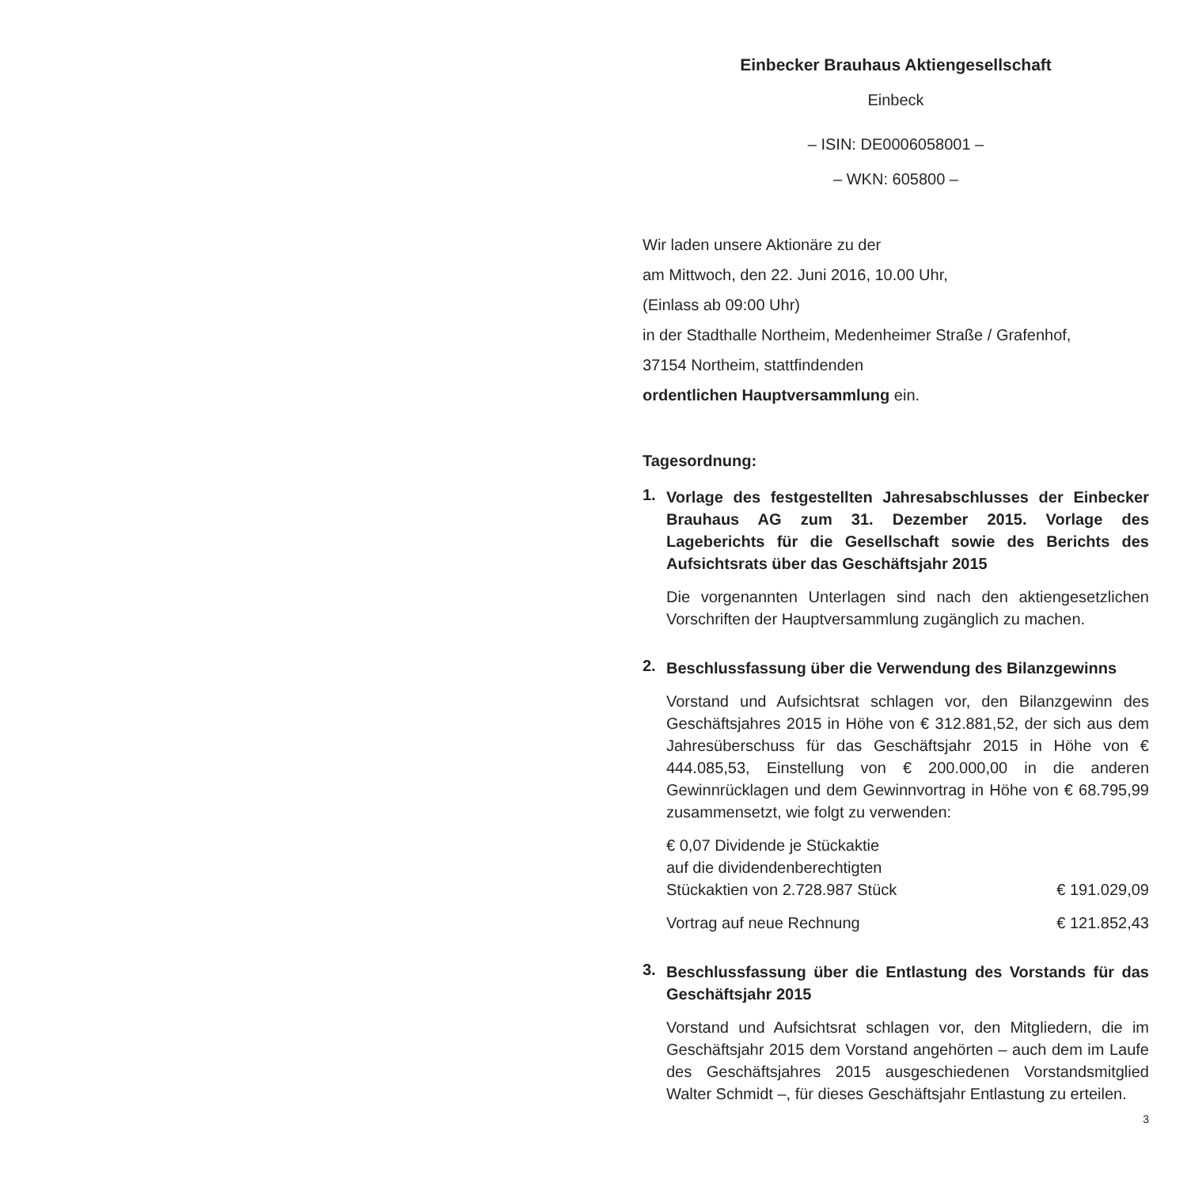Einbecker Brauhaus Aktiengesellschaft
Einbeck
– ISIN: DE0006058001 –
– WKN: 605800 –
Wir laden unsere Aktionäre zu der
am Mittwoch, den 22. Juni 2016, 10.00 Uhr,
(Einlass ab 09:00 Uhr)
in der Stadthalle Northeim, Medenheimer Straße / Grafenhof,
37154 Northeim, stattfindenden
ordentlichen Hauptversammlung ein.
Tagesordnung:
1.
Vorlage des festgestellten Jahresabschlusses der Einbecker Brauhaus AG zum 31. Dezember 2015. Vorlage des Lageberichts für die Gesellschaft sowie des Berichts des Aufsichtsrats über das Geschäftsjahr 2015
Die vorgenannten Unterlagen sind nach den aktiengesetzlichen Vorschriften der Hauptversammlung zugänglich zu machen.
2.
Beschlussfassung über die Verwendung des Bilanzgewinns
Vorstand und Aufsichtsrat schlagen vor, den Bilanzgewinn des Geschäftsjahres 2015 in Höhe von € 312.881,52, der sich aus dem Jahresüberschuss für das Geschäftsjahr 2015 in Höhe von € 444.085,53, Einstellung von € 200.000,00 in die anderen Gewinnrücklagen und dem Gewinnvortrag in Höhe von € 68.795,99 zusammensetzt, wie folgt zu verwenden:
| € 0,07 Dividende je Stückaktie auf die dividendenberechtigten Stückaktien von 2.728.987 Stück | € 191.029,09 |
| Vortrag auf neue Rechnung | € 121.852,43 |
3.
Beschlussfassung über die Entlastung des Vorstands für das Geschäftsjahr 2015
Vorstand und Aufsichtsrat schlagen vor, den Mitgliedern, die im Geschäftsjahr 2015 dem Vorstand angehörten – auch dem im Laufe des Geschäftsjahres 2015 ausgeschiedenen Vorstandsmitglied Walter Schmidt –, für dieses Geschäftsjahr Entlastung zu erteilen.
3